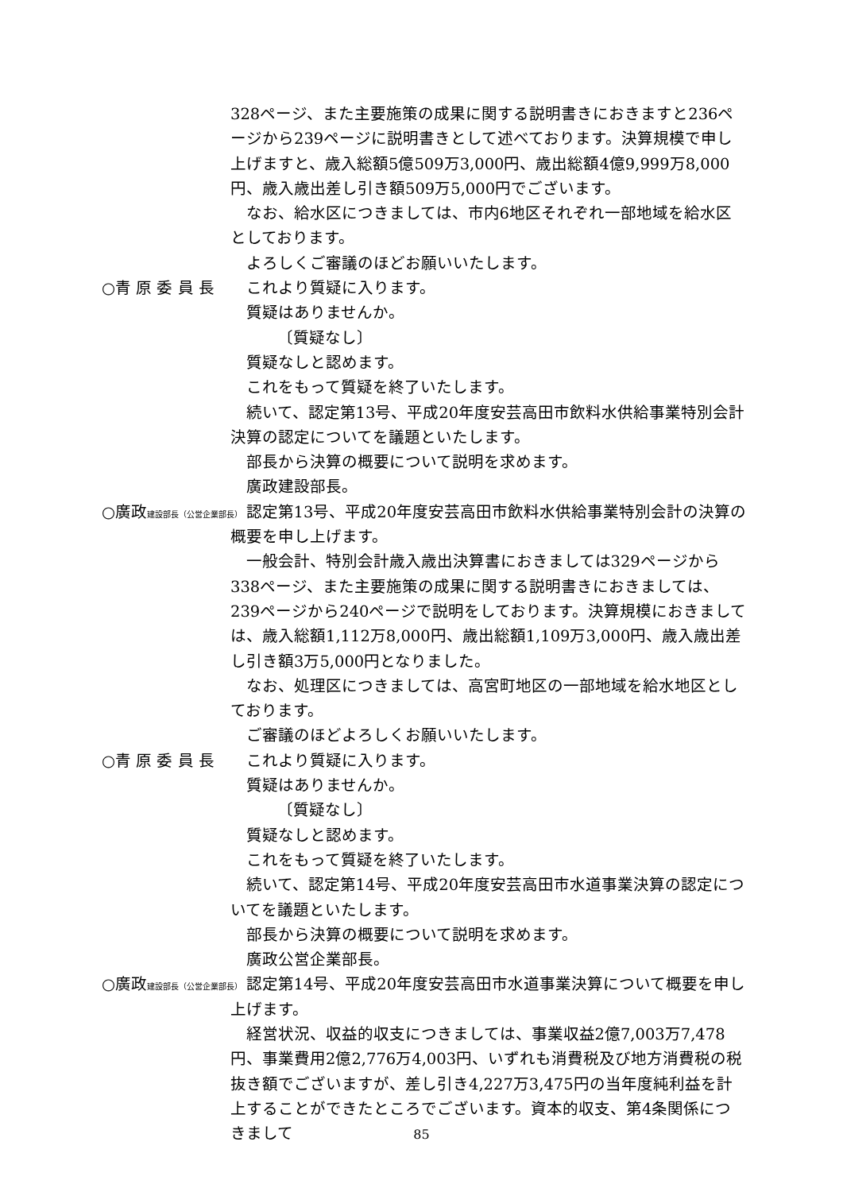328ページ、また主要施策の成果に関する説明書きにおきますと236ページから239ページに説明書きとして述べております。決算規模で申し上げますと、歳入総額5億509万3,000円、歳出総額4億9,999万8,000円、歳入歳出差し引き額509万5,000円でございます。
なお、給水区につきましては、市内6地区それぞれ一部地域を給水区としております。
よろしくご審議のほどお願いいたします。
○青 原 委 員 長 これより質疑に入ります。
質疑はありませんか。
〔質疑なし〕
質疑なしと認めます。
これをもって質疑を終了いたします。
続いて、認定第13号、平成20年度安芸高田市飲料水供給事業特別会計決算の認定についてを議題といたします。
部長から決算の概要について説明を求めます。
廣政建設部長。
○廣政建設部長（公営企業部長）
認定第13号、平成20年度安芸高田市飲料水供給事業特別会計の決算の概要を申し上げます。
一般会計、特別会計歳入歳出決算書におきましては329ページから338ページ、また主要施策の成果に関する説明書きにおきましては、239ページから240ページで説明をしております。決算規模におきましては、歳入総額1,112万8,000円、歳出総額1,109万3,000円、歳入歳出差し引き額3万5,000円となりました。
なお、処理区につきましては、高宮町地区の一部地域を給水地区としております。
ご審議のほどよろしくお願いいたします。
○青 原 委 員 長 これより質疑に入ります。
質疑はありませんか。
〔質疑なし〕
質疑なしと認めます。
これをもって質疑を終了いたします。
続いて、認定第14号、平成20年度安芸高田市水道事業決算の認定についてを議題といたします。
部長から決算の概要について説明を求めます。
廣政公営企業部長。
○廣政建設部長（公営企業部長）
認定第14号、平成20年度安芸高田市水道事業決算について概要を申し上げます。
経営状況、収益的収支につきましては、事業収益2億7,003万7,478円、事業費用2億2,776万4,003円、いずれも消費税及び地方消費税の税抜き額でございますが、差し引き4,227万3,475円の当年度純利益を計上することができたところでございます。資本的収支、第4条関係につきまして
85